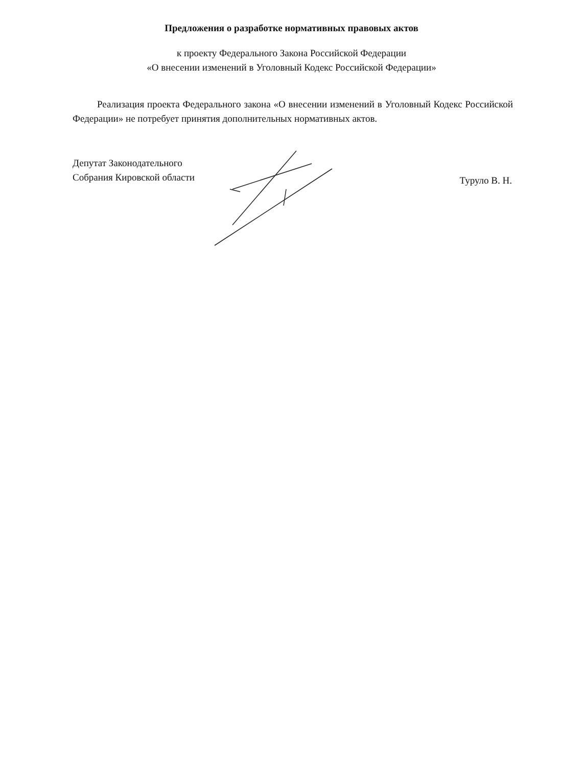Предложения о разработке нормативных правовых актов
к проекту Федерального Закона Российской Федерации
«О внесении изменений в Уголовный Кодекс Российской Федерации»
Реализация проекта Федерального закона «О внесении изменений в Уголовный Кодекс Российской Федерации» не потребует принятия дополнительных нормативных актов.
Депутат Законодательного
Собрания Кировской области
Туруло В. Н.